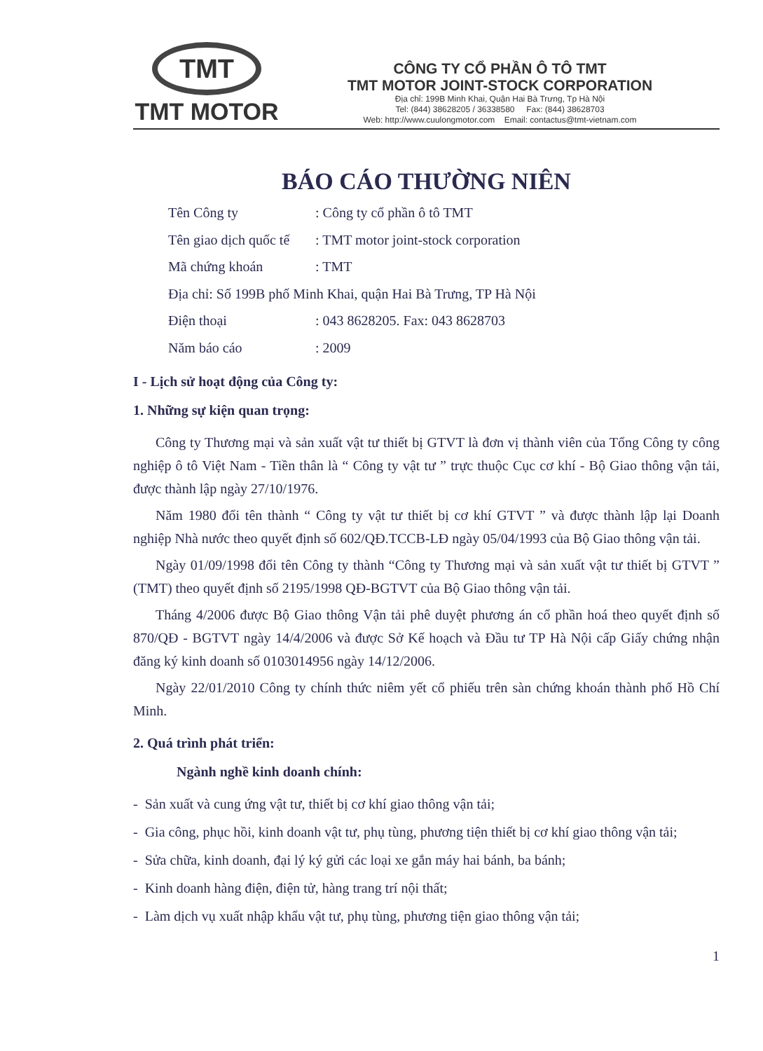TMT
TMT MOTOR
CÔNG TY CỔ PHẦN Ô TÔ TMT
TMT MOTOR JOINT-STOCK CORPORATION
Địa chỉ: 199B Minh Khai, Quận Hai Bà Trưng, Tp Hà Nội
Tel: (844) 38628205 / 36338580 Fax: (844) 38628703
Web: http://www.cuulongmotor.com Email: contactus@tmt-vietnam.com
BÁO CÁO THƯỜNG NIÊN
Tên Công ty: Công ty cổ phần ô tô TMT
Tên giao dịch quốc tế: TMT motor joint-stock corporation
Mã chứng khoán: TMT
Địa chỉ: Số 199B phố Minh Khai, quận Hai Bà Trưng, TP Hà Nội
Điện thoại: 043 8628205. Fax: 043 8628703
Năm báo cáo: 2009
I - Lịch sử hoạt động của Công ty:
1. Những sự kiện quan trọng:
Công ty Thương mại và sản xuất vật tư thiết bị GTVT là đơn vị thành viên của Tổng Công ty công nghiệp ô tô Việt Nam - Tiền thân là “ Công ty vật tư ” trực thuộc Cục cơ khí - Bộ Giao thông vận tải, được thành lập ngày 27/10/1976.
Năm 1980 đổi tên thành “ Công ty vật tư thiết bị cơ khí GTVT ” và được thành lập lại Doanh nghiệp Nhà nước theo quyết định số 602/QĐ.TCCB-LĐ ngày 05/04/1993 của Bộ Giao thông vận tải.
Ngày 01/09/1998 đổi tên Công ty thành “Công ty Thương mại và sản xuất vật tư thiết bị GTVT ” (TMT) theo quyết định số 2195/1998 QĐ-BGTVT của Bộ Giao thông vận tải.
Tháng 4/2006 được Bộ Giao thông Vận tải phê duyệt phương án cổ phần hoá theo quyết định số 870/QĐ - BGTVT ngày 14/4/2006 và được Sở Kế hoạch và Đầu tư TP Hà Nội cấp Giấy chứng nhận đăng ký kinh doanh số 0103014956 ngày 14/12/2006.
Ngày 22/01/2010 Công ty chính thức niêm yết cổ phiếu trên sàn chứng khoán thành phố Hồ Chí Minh.
2. Quá trình phát triển:
Ngành nghề kinh doanh chính:
- Sản xuất và cung ứng vật tư, thiết bị cơ khí giao thông vận tải;
- Gia công, phục hồi, kinh doanh vật tư, phụ tùng, phương tiện thiết bị cơ khí giao thông vận tải;
- Sửa chữa, kinh doanh, đại lý ký gửi các loại xe gắn máy hai bánh, ba bánh;
- Kinh doanh hàng điện, điện tử, hàng trang trí nội thất;
- Làm dịch vụ xuất nhập khẩu vật tư, phụ tùng, phương tiện giao thông vận tải;
1